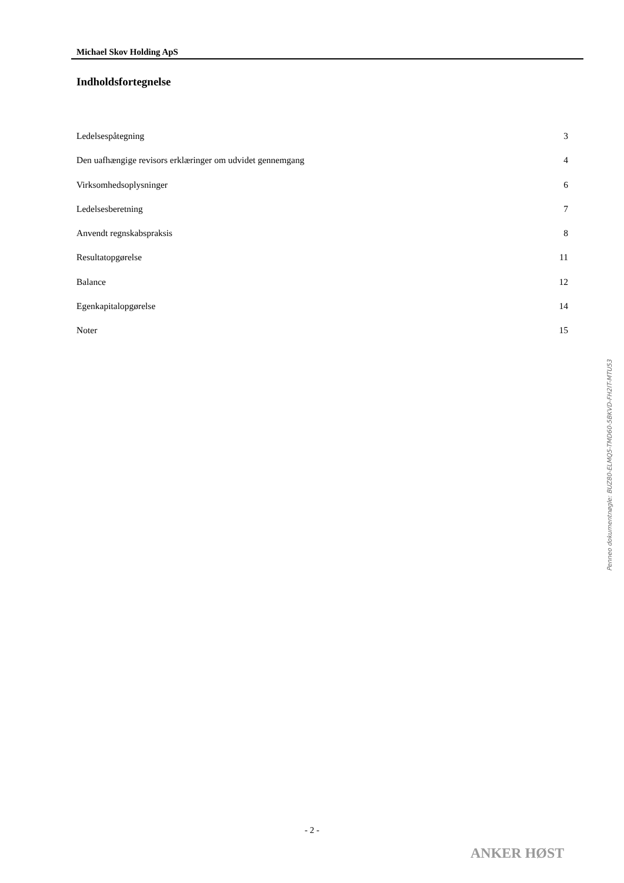Michael Skov Holding ApS
Indholdsfortegnelse
| Ledelsespåtegning | 3 |
| Den uafhængige revisors erklæringer om udvidet gennemgang | 4 |
| Virksomhedsoplysninger | 6 |
| Ledelsesberetning | 7 |
| Anvendt regnskabspraksis | 8 |
| Resultatopgørelse | 11 |
| Balance | 12 |
| Egenkapitalopgørelse | 14 |
| Noter | 15 |
Penneo dokumentnøgle: BUZ80-ELMQ5-TMD60-5BKVD-FH2IT-MTU53
- 2 -
ANKER HØST